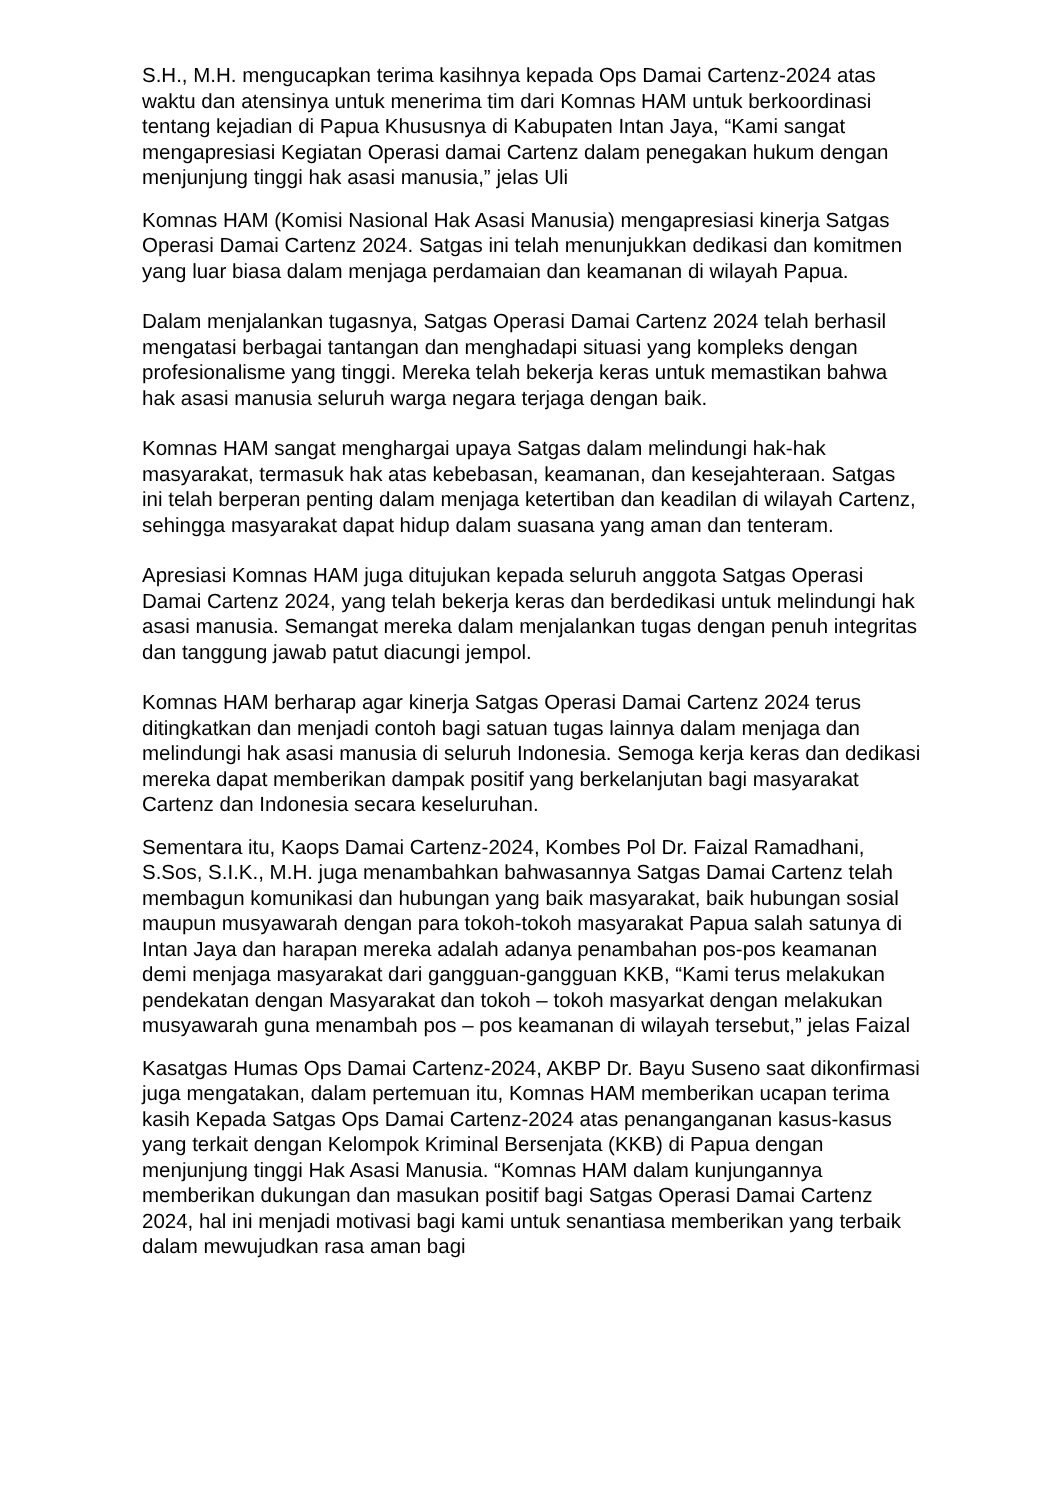S.H., M.H. mengucapkan terima kasihnya kepada Ops Damai Cartenz-2024 atas waktu dan atensinya untuk menerima tim dari Komnas HAM untuk berkoordinasi tentang kejadian di Papua Khususnya di Kabupaten Intan Jaya, “Kami sangat mengapresiasi Kegiatan Operasi damai Cartenz dalam penegakan hukum dengan menjunjung tinggi hak asasi manusia,” jelas Uli
Komnas HAM (Komisi Nasional Hak Asasi Manusia) mengapresiasi kinerja Satgas Operasi Damai Cartenz 2024. Satgas ini telah menunjukkan dedikasi dan komitmen yang luar biasa dalam menjaga perdamaian dan keamanan di wilayah Papua.
Dalam menjalankan tugasnya, Satgas Operasi Damai Cartenz 2024 telah berhasil mengatasi berbagai tantangan dan menghadapi situasi yang kompleks dengan profesionalisme yang tinggi. Mereka telah bekerja keras untuk memastikan bahwa hak asasi manusia seluruh warga negara terjaga dengan baik.
Komnas HAM sangat menghargai upaya Satgas dalam melindungi hak-hak masyarakat, termasuk hak atas kebebasan, keamanan, dan kesejahteraan. Satgas ini telah berperan penting dalam menjaga ketertiban dan keadilan di wilayah Cartenz, sehingga masyarakat dapat hidup dalam suasana yang aman dan tenteram.
Apresiasi Komnas HAM juga ditujukan kepada seluruh anggota Satgas Operasi Damai Cartenz 2024, yang telah bekerja keras dan berdedikasi untuk melindungi hak asasi manusia. Semangat mereka dalam menjalankan tugas dengan penuh integritas dan tanggung jawab patut diacungi jempol.
Komnas HAM berharap agar kinerja Satgas Operasi Damai Cartenz 2024 terus ditingkatkan dan menjadi contoh bagi satuan tugas lainnya dalam menjaga dan melindungi hak asasi manusia di seluruh Indonesia. Semoga kerja keras dan dedikasi mereka dapat memberikan dampak positif yang berkelanjutan bagi masyarakat Cartenz dan Indonesia secara keseluruhan.
Sementara itu, Kaops Damai Cartenz-2024, Kombes Pol Dr. Faizal Ramadhani, S.Sos, S.I.K., M.H. juga menambahkan bahwasannya Satgas Damai Cartenz telah membagun komunikasi dan hubungan yang baik masyarakat, baik hubungan sosial maupun musyawarah dengan para tokoh-tokoh masyarakat Papua salah satunya di Intan Jaya dan harapan mereka adalah adanya penambahan pos-pos keamanan demi menjaga masyarakat dari gangguan-gangguan KKB, “Kami terus melakukan pendekatan dengan Masyarakat dan tokoh – tokoh masyarkat dengan melakukan musyawarah guna menambah pos – pos keamanan di wilayah tersebut,” jelas Faizal
Kasatgas Humas Ops Damai Cartenz-2024, AKBP Dr. Bayu Suseno saat dikonfirmasi juga mengatakan, dalam pertemuan itu, Komnas HAM memberikan ucapan terima kasih Kepada Satgas Ops Damai Cartenz-2024 atas penanganganan kasus-kasus yang terkait dengan Kelompok Kriminal Bersenjata (KKB) di Papua dengan menjunjung tinggi Hak Asasi Manusia. “Komnas HAM dalam kunjungannya memberikan dukungan dan masukan positif bagi Satgas Operasi Damai Cartenz 2024, hal ini menjadi motivasi bagi kami untuk senantiasa memberikan yang terbaik dalam mewujudkan rasa aman bagi